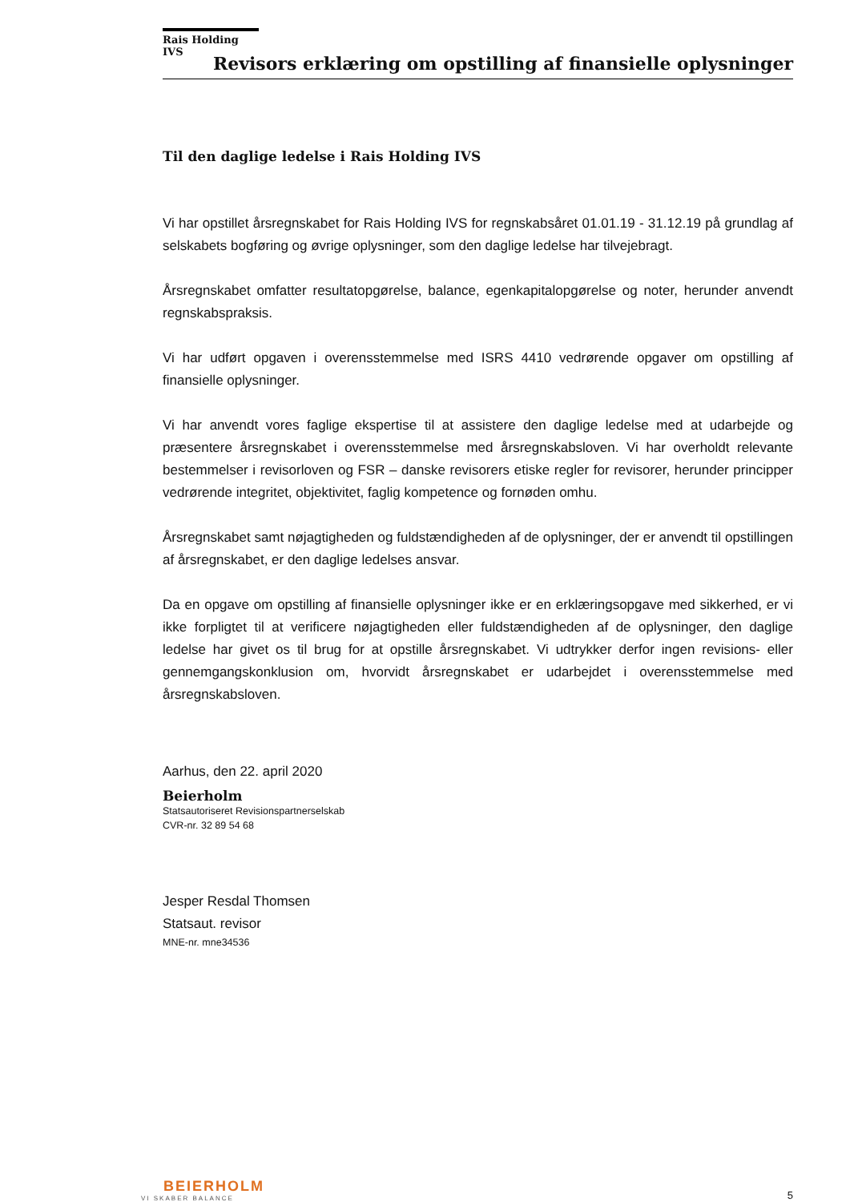Rais Holding IVS
Revisors erklæring om opstilling af finansielle oplysninger
Til den daglige ledelse i Rais Holding IVS
Vi har opstillet årsregnskabet for Rais Holding IVS for regnskabsåret 01.01.19 - 31.12.19 på grundlag af selskabets bogføring og øvrige oplysninger, som den daglige ledelse har tilvejebragt.
Årsregnskabet omfatter resultatopgørelse, balance, egenkapitalopgørelse og noter, herunder anvendt regnskabspraksis.
Vi har udført opgaven i overensstemmelse med ISRS 4410 vedrørende opgaver om opstilling af finansielle oplysninger.
Vi har anvendt vores faglige ekspertise til at assistere den daglige ledelse med at udarbejde og præsentere årsregnskabet i overensstemmelse med årsregnskabsloven. Vi har overholdt relevante bestemmelser i revisorloven og FSR – danske revisorers etiske regler for revisorer, herunder principper vedrørende integritet, objektivitet, faglig kompetence og fornøden omhu.
Årsregnskabet samt nøjagtigheden og fuldstændigheden af de oplysninger, der er anvendt til opstillingen af årsregnskabet, er den daglige ledelses ansvar.
Da en opgave om opstilling af finansielle oplysninger ikke er en erklæringsopgave med sikkerhed, er vi ikke forpligtet til at verificere nøjagtigheden eller fuldstændigheden af de oplysninger, den daglige ledelse har givet os til brug for at opstille årsregnskabet. Vi udtrykker derfor ingen revisions- eller gennemgangskonklusion om, hvorvidt årsregnskabet er udarbejdet i overensstemmelse med årsregnskabsloven.
Aarhus, den 22. april 2020
Beierholm
Statsautoriseret Revisionspartnerselskab
CVR-nr. 32 89 54 68
Jesper Resdal Thomsen
Statsaut. revisor
MNE-nr. mne34536
BEIERHOLM
VI SKABER BALANCE
5